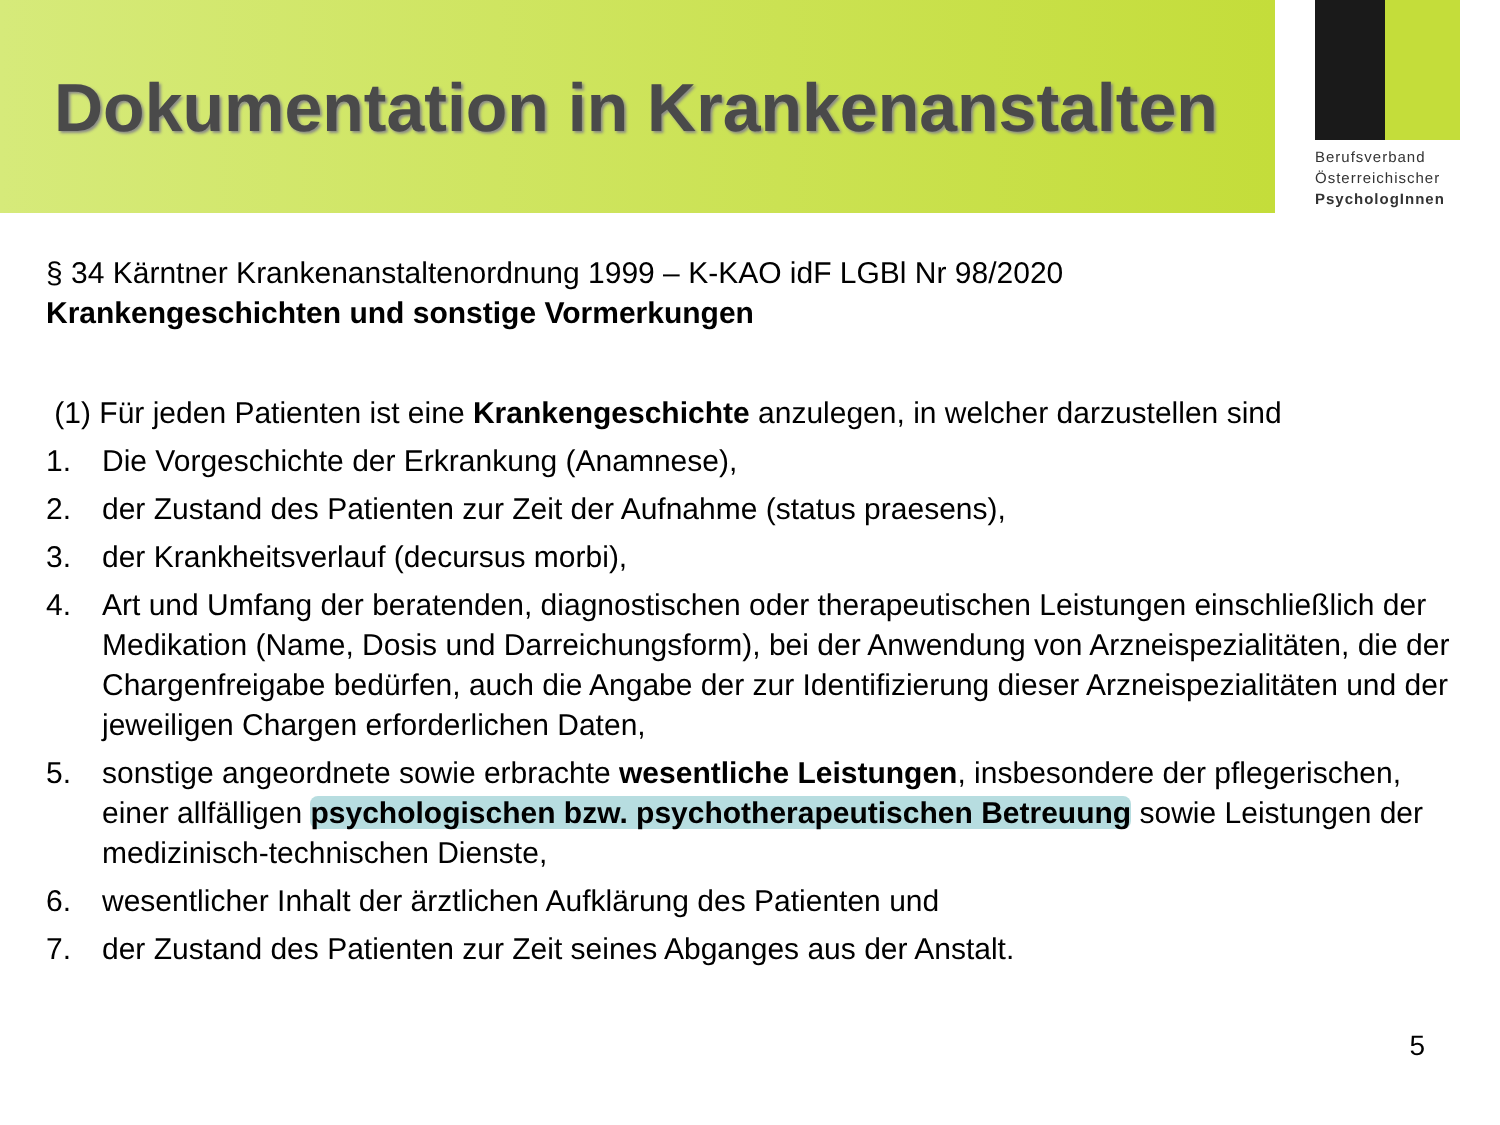Dokumentation in Krankenanstalten
Berufsverband
Österreichischer
PsychologInnen
§ 34 Kärntner Krankenanstaltenordnung 1999 – K-KAO idF LGBl Nr 98/2020
Krankengeschichten und sonstige Vormerkungen
(1) Für jeden Patienten ist eine Krankengeschichte anzulegen, in welcher darzustellen sind
1. Die Vorgeschichte der Erkrankung (Anamnese),
2. der Zustand des Patienten zur Zeit der Aufnahme (status praesens),
3. der Krankheitsverlauf (decursus morbi),
4. Art und Umfang der beratenden, diagnostischen oder therapeutischen Leistungen einschließlich der Medikation (Name, Dosis und Darreichungsform), bei der Anwendung von Arzneispezialitäten, die der Chargenfreigabe bedürfen, auch die Angabe der zur Identifizierung dieser Arzneispezialitäten und der jeweiligen Chargen erforderlichen Daten,
5. sonstige angeordnete sowie erbrachte wesentliche Leistungen, insbesondere der pflegerischen, einer allfälligen psychologischen bzw. psychotherapeutischen Betreuung sowie Leistungen der medizinisch-technischen Dienste,
6. wesentlicher Inhalt der ärztlichen Aufklärung des Patienten und
7. der Zustand des Patienten zur Zeit seines Abganges aus der Anstalt.
5